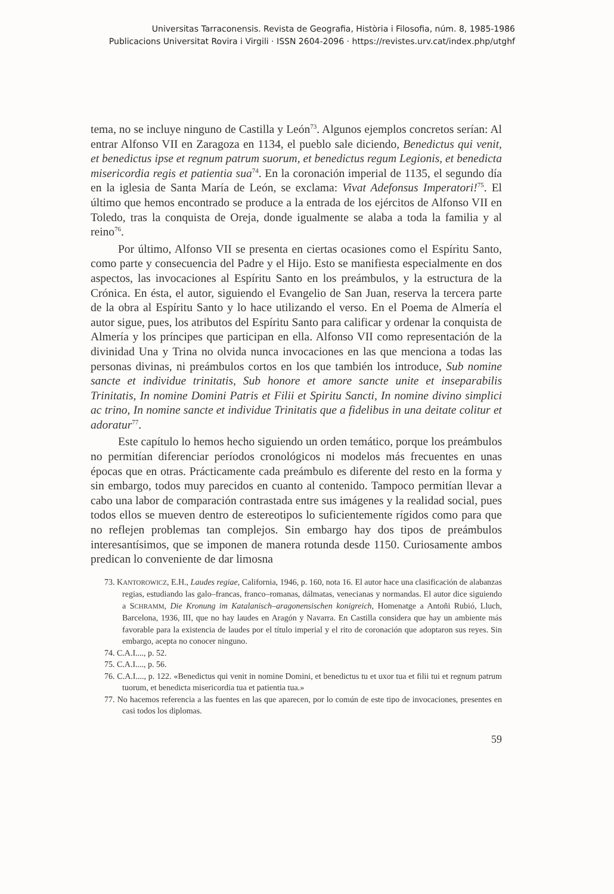Universitas Tarraconensis. Revista de Geografia, Història i Filosofia, núm. 8, 1985-1986
Publicacions Universitat Rovira i Virgili · ISSN 2604-2096 · https://revistes.urv.cat/index.php/utghf
tema, no se incluye ninguno de Castilla y León<sup>73</sup>. Algunos ejemplos concretos serían: Al entrar Alfonso VII en Zaragoza en 1134, el pueblo sale diciendo, Benedictus qui venit, et benedictus ipse et regnum patrum suorum, et benedictus regum Legionis, et benedicta misericordia regis et patientia sua<sup>74</sup>. En la coronación imperial de 1135, el segundo día en la iglesia de Santa María de León, se exclama: Vivat Adefonsus Imperatori!<sup>75</sup>. El último que hemos encontrado se produce a la entrada de los ejércitos de Alfonso VII en Toledo, tras la conquista de Oreja, donde igualmente se alaba a toda la familia y al reino<sup>76</sup>.
Por último, Alfonso VII se presenta en ciertas ocasiones como el Espíritu Santo, como parte y consecuencia del Padre y el Hijo. Esto se manifiesta especialmente en dos aspectos, las invocaciones al Espíritu Santo en los preámbulos, y la estructura de la Crónica. En ésta, el autor, siguiendo el Evangelio de San Juan, reserva la tercera parte de la obra al Espíritu Santo y lo hace utilizando el verso. En el Poema de Almería el autor sigue, pues, los atributos del Espíritu Santo para calificar y ordenar la conquista de Almería y los príncipes que participan en ella. Alfonso VII como representación de la divinidad Una y Trina no olvida nunca invocaciones en las que menciona a todas las personas divinas, ni preámbulos cortos en los que también los introduce, Sub nomine sancte et individue trinitatis, Sub honore et amore sancte unite et inseparabilis Trinitatis, In nomine Domini Patris et Filii et Spiritu Sancti, In nomine divino simplici ac trino, In nomine sancte et individue Trinitatis que a fidelibus in una deitate colitur et adoratur<sup>77</sup>.
Este capítulo lo hemos hecho siguiendo un orden temático, porque los preámbulos no permitían diferenciar períodos cronológicos ni modelos más frecuentes en unas épocas que en otras. Prácticamente cada preámbulo es diferente del resto en la forma y sin embargo, todos muy parecidos en cuanto al contenido. Tampoco permitían llevar a cabo una labor de comparación contrastada entre sus imágenes y la realidad social, pues todos ellos se mueven dentro de estereotipos lo suficientemente rígidos como para que no reflejen problemas tan complejos. Sin embargo hay dos tipos de preámbulos interesantísimos, que se imponen de manera rotunda desde 1150. Curiosamente ambos predican lo conveniente de dar limosna
73. KANTOROWICZ, E.H., Laudes regiae, California, 1946, p. 160, nota 16. El autor hace una clasificación de alabanzas regias, estudiando las galo–francas, franco–romanas, dálmatas, venecianas y normandas. El autor dice siguiendo a SCHRAMM, Die Kronung im Katalanisch–aragonensischen konigreich, Homenatge a Antoñi Rubió, Lluch, Barcelona, 1936, III, que no hay laudes en Aragón y Navarra. En Castilla considera que hay un ambiente más favorable para la existencia de laudes por el título imperial y el rito de coronación que adoptaron sus reyes. Sin embargo, acepta no conocer ninguno.
74. C.A.I...., p. 52.
75. C.A.I...., p. 56.
76. C.A.I...., p. 122. «Benedictus qui venit in nomine Domini, et benedictus tu et uxor tua et filii tui et regnum patrum tuorum, et benedicta misericordia tua et patientia tua.»
77. No hacemos referencia a las fuentes en las que aparecen, por lo común de este tipo de invocaciones, presentes en casi todos los diplomas.
59